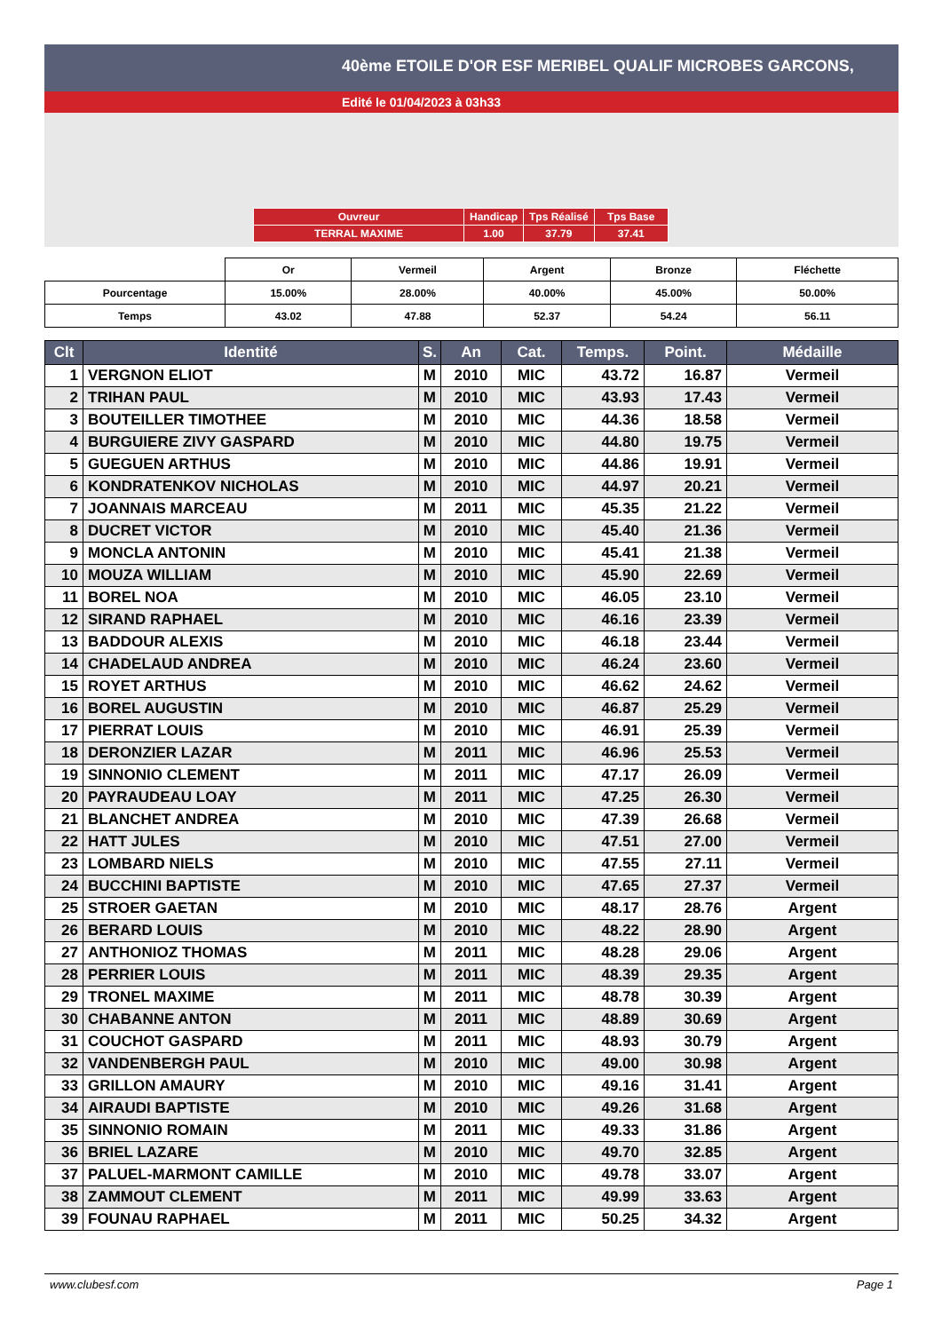40ème ETOILE D'OR ESF MERIBEL QUALIF MICROBES GARCONS,
Edité le 01/04/2023 à 03h33
| Ouvreur | Handicap | Tps Réalisé | Tps Base |
| TERRAL MAXIME | 1.00 | 37.79 | 37.41 |
| | Or | Vermeil | Argent | Bronze | Fléchette |
| Pourcentage | 15.00% | 28.00% | 40.00% | 45.00% | 50.00% |
| Temps | 43.02 | 47.88 | 52.37 | 54.24 | 56.11 |
| Clt | Identité | S. | An | Cat. | Temps. | Point. | Médaille |
| --- | --- | --- | --- | --- | --- | --- | --- |
| 1 | VERGNON ELIOT | M | 2010 | MIC | 43.72 | 16.87 | Vermeil |
| 2 | TRIHAN PAUL | M | 2010 | MIC | 43.93 | 17.43 | Vermeil |
| 3 | BOUTEILLER TIMOTHEE | M | 2010 | MIC | 44.36 | 18.58 | Vermeil |
| 4 | BURGUIERE ZIVY GASPARD | M | 2010 | MIC | 44.80 | 19.75 | Vermeil |
| 5 | GUEGUEN ARTHUS | M | 2010 | MIC | 44.86 | 19.91 | Vermeil |
| 6 | KONDRATENKOV NICHOLAS | M | 2010 | MIC | 44.97 | 20.21 | Vermeil |
| 7 | JOANNAIS MARCEAU | M | 2011 | MIC | 45.35 | 21.22 | Vermeil |
| 8 | DUCRET VICTOR | M | 2010 | MIC | 45.40 | 21.36 | Vermeil |
| 9 | MONCLA ANTONIN | M | 2010 | MIC | 45.41 | 21.38 | Vermeil |
| 10 | MOUZA WILLIAM | M | 2010 | MIC | 45.90 | 22.69 | Vermeil |
| 11 | BOREL NOA | M | 2010 | MIC | 46.05 | 23.10 | Vermeil |
| 12 | SIRAND RAPHAEL | M | 2010 | MIC | 46.16 | 23.39 | Vermeil |
| 13 | BADDOUR ALEXIS | M | 2010 | MIC | 46.18 | 23.44 | Vermeil |
| 14 | CHADELAUD ANDREA | M | 2010 | MIC | 46.24 | 23.60 | Vermeil |
| 15 | ROYET ARTHUS | M | 2010 | MIC | 46.62 | 24.62 | Vermeil |
| 16 | BOREL AUGUSTIN | M | 2010 | MIC | 46.87 | 25.29 | Vermeil |
| 17 | PIERRAT LOUIS | M | 2010 | MIC | 46.91 | 25.39 | Vermeil |
| 18 | DERONZIER LAZAR | M | 2011 | MIC | 46.96 | 25.53 | Vermeil |
| 19 | SINNONIO CLEMENT | M | 2011 | MIC | 47.17 | 26.09 | Vermeil |
| 20 | PAYRAUDEAU LOAY | M | 2011 | MIC | 47.25 | 26.30 | Vermeil |
| 21 | BLANCHET ANDREA | M | 2010 | MIC | 47.39 | 26.68 | Vermeil |
| 22 | HATT JULES | M | 2010 | MIC | 47.51 | 27.00 | Vermeil |
| 23 | LOMBARD NIELS | M | 2010 | MIC | 47.55 | 27.11 | Vermeil |
| 24 | BUCCHINI BAPTISTE | M | 2010 | MIC | 47.65 | 27.37 | Vermeil |
| 25 | STROER GAETAN | M | 2010 | MIC | 48.17 | 28.76 | Argent |
| 26 | BERARD LOUIS | M | 2010 | MIC | 48.22 | 28.90 | Argent |
| 27 | ANTHONIOZ THOMAS | M | 2011 | MIC | 48.28 | 29.06 | Argent |
| 28 | PERRIER LOUIS | M | 2011 | MIC | 48.39 | 29.35 | Argent |
| 29 | TRONEL MAXIME | M | 2011 | MIC | 48.78 | 30.39 | Argent |
| 30 | CHABANNE ANTON | M | 2011 | MIC | 48.89 | 30.69 | Argent |
| 31 | COUCHOT GASPARD | M | 2011 | MIC | 48.93 | 30.79 | Argent |
| 32 | VANDENBERGH PAUL | M | 2010 | MIC | 49.00 | 30.98 | Argent |
| 33 | GRILLON AMAURY | M | 2010 | MIC | 49.16 | 31.41 | Argent |
| 34 | AIRAUDI BAPTISTE | M | 2010 | MIC | 49.26 | 31.68 | Argent |
| 35 | SINNONIO ROMAIN | M | 2011 | MIC | 49.33 | 31.86 | Argent |
| 36 | BRIEL LAZARE | M | 2010 | MIC | 49.70 | 32.85 | Argent |
| 37 | PALUEL-MARMONT CAMILLE | M | 2010 | MIC | 49.78 | 33.07 | Argent |
| 38 | ZAMMOUT CLEMENT | M | 2011 | MIC | 49.99 | 33.63 | Argent |
| 39 | FOUNAU RAPHAEL | M | 2011 | MIC | 50.25 | 34.32 | Argent |
www.clubesf.com Page 1